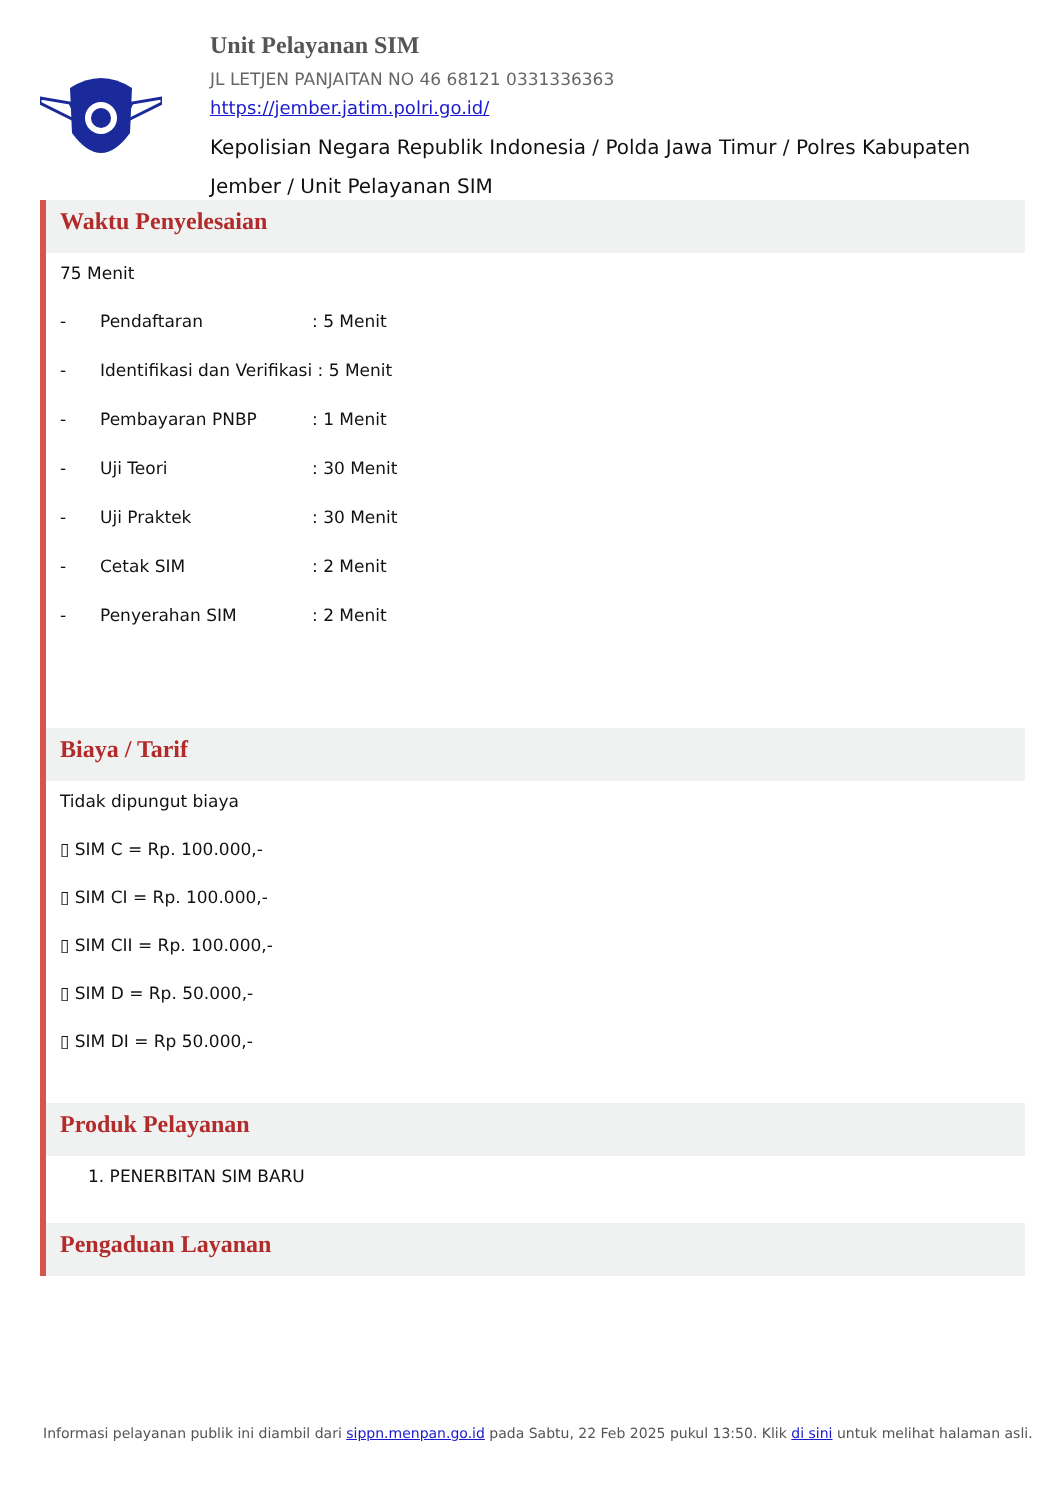Unit Pelayanan SIM
JL LETJEN PANJAITAN NO 46 68121 0331336363
https://jember.jatim.polri.go.id/
Kepolisian Negara Republik Indonesia / Polda Jawa Timur / Polres Kabupaten Jember / Unit Pelayanan SIM
Waktu Penyelesaian
75 Menit
- Pendaftaran: 5 Menit
- Identifikasi dan Verifikasi : 5 Menit
- Pembayaran PNBP: 1 Menit
- Uji Teori: 30 Menit
- Uji Praktek: 30 Menit
- Cetak SIM: 2 Menit
- Penyerahan SIM: 2 Menit
Biaya / Tarif
Tidak dipungut biaya
▯ SIM C = Rp. 100.000,-
▯ SIM CI = Rp. 100.000,-
▯ SIM CII = Rp. 100.000,-
▯ SIM D = Rp. 50.000,-
▯ SIM DI = Rp 50.000,-
Produk Pelayanan
1. PENERBITAN SIM BARU
Pengaduan Layanan
Informasi pelayanan publik ini diambil dari sippn.menpan.go.id pada Sabtu, 22 Feb 2025 pukul 13:50. Klik di sini untuk melihat halaman asli.